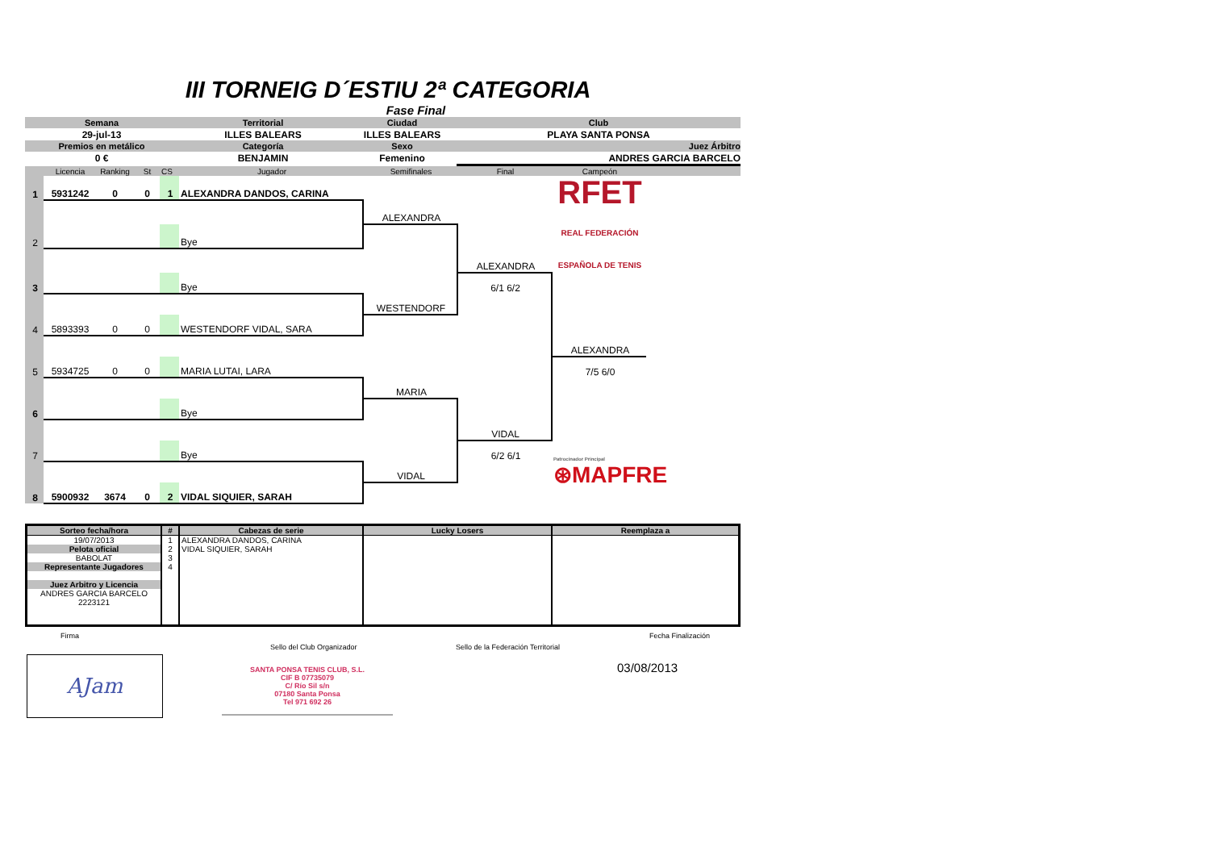III TORNEIG D´ESTIU 2ª CATEGORIA
Fase Final
| Semana | Territorial | Ciudad | Club | |
| 29-jul-13 | ILLES BALEARS | ILLES BALEARS | PLAYA SANTA PONSA | |
| Premios en metálico | Categoría | Sexo | | Juez Árbitro |
| 0 € | BENJAMIN | Femenino | | ANDRES GARCIA BARCELO |
| | Licencia | Ranking | St | CS | Jugador | Semifinales | Final | Campeón | |
| 1 | 5931242 | 0 | 0 | 1 | ALEXANDRA DANDOS, CARINA | | | RFET REAL FEDERACIÓN ESPAÑOLA DE TENIS | |
| | | | | | | ALEXANDRA | | | |
| 2 | | | | | Bye | | | | |
| | | | | | | | ALEXANDRA | | |
| 3 | | | | | Bye | | 6/1 6/2 | | |
| | | | | | | WESTENDORF | | | |
| 4 | 5893393 | 0 | 0 | | WESTENDORF VIDAL, SARA | | | | |
| | | | | | | | | ALEXANDRA | |
| 5 | 5934725 | 0 | 0 | | MARIA LUTAI, LARA | | | 7/5 6/0 | |
| | | | | | | MARIA | | | |
| 6 | | | | | Bye | | | | |
| | | | | | | | VIDAL | | |
| 7 | | | | | Bye | | 6/2 6/1 | Patrocinador Principal ⊛MAPFRE | |
| | | | | | | VIDAL | | | |
| 8 | 5900932 | 3674 | 0 | 2 | VIDAL SIQUIER, SARAH | | | | |
| Sorteo fecha/hora | # | Cabezas de serie | Lucky Losers | Reemplaza a |
| --- | --- | --- | --- | --- |
| 19/07/2013 Pelota oficial BABOLAT Representante Jugadores Juez Arbitro y Licencia ANDRES GARCIA BARCELO 2223121 | 1 2 3 4 | ALEXANDRA DANDOS, CARINA VIDAL SIQUIER, SARAH | | |
Firma
AJam
Sello del Club Organizador
SANTA PONSA TENIS CLUB, S.L.
CIF B 07735079
C/ Río Sil s/n
07180 Santa Ponsa
Tel 971 692 26
Sello de la Federación Territorial
Fecha Finalización
03/08/2013